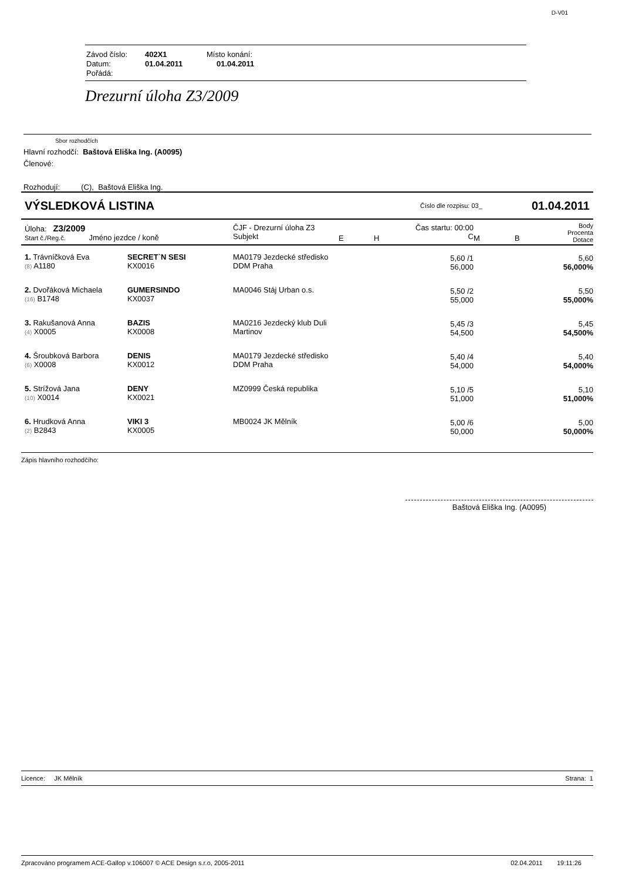D-V01
Závod číslo: 402X1 Místo konání:
Datum: 01.04.2011 01.04.2011
Pořádá:
Drezurní úloha Z3/2009
Sbor rozhodčích
Hlavní rozhodčí: Baštová Eliška Ing. (A0095)
Členové:
Rozhodují: (C), Baštová Eliška Ing.
VÝSLEDKOVÁ LISTINA Číslo dle rozpisu: 03_ 01.04.2011
| Úloha: Z3/2009 Start č./Reg.č. Jméno jezdce / koně | | ČJF - Drezurní úloha Z3 Subjekt | E | H | Čas startu: 00:00 C | M | B | Body Procenta Dotace |
| 1. Trávníčková Eva (8) A1180 | SECRET`N SESI KX0016 | MA0179 Jezdecké středisko DDM Praha | | | 5,60 /1 56,000 | | | 5,60 56,000% |
| 2. Dvořáková Michaela (16) B1748 | GUMERSINDO KX0037 | MA0046 Stáj Urban o.s. | | | 5,50 /2 55,000 | | | 5,50 55,000% |
| 3. Rakušanová Anna (4) X0005 | BAZIS KX0008 | MA0216 Jezdecký klub Duli Martinov | | | 5,45 /3 54,500 | | | 5,45 54,500% |
| 4. Šroubková Barbora (6) X0008 | DENIS KX0012 | MA0179 Jezdecké středisko DDM Praha | | | 5,40 /4 54,000 | | | 5,40 54,000% |
| 5. Strížová Jana (10) X0014 | DENY KX0021 | MZ0999 Česká republika | | | 5,10 /5 51,000 | | | 5,10 51,000% |
| 6. Hrudková Anna (2) B2843 | VIKI 3 KX0005 | MB0024 JK Mělník | | | 5,00 /6 50,000 | | | 5,00 50,000% |
Zápis hlavního rozhodčího:
Baštová Eliška Ing. (A0095)
Licence: JK Mělník Strana: 1
Zpracováno programem ACE-Gallop v.106007 © ACE Design s.r.o, 2005-2011 02.04.2011 19:11:26